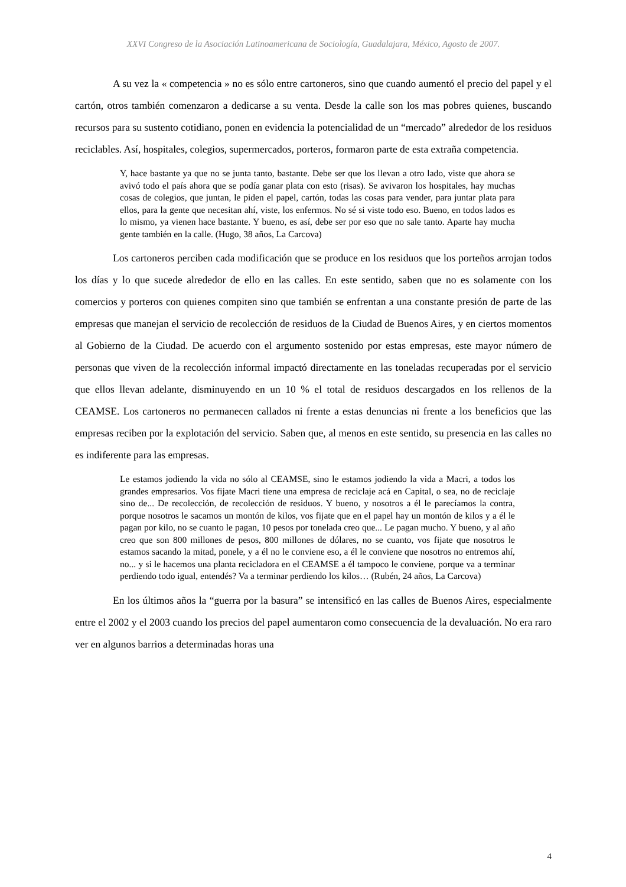XXVI Congreso de la Asociación Latinoamericana de Sociología, Guadalajara, México, Agosto de 2007.
A su vez la « competencia » no es sólo entre cartoneros, sino que cuando aumentó el precio del papel y el cartón, otros también comenzaron a dedicarse a su venta. Desde la calle son los mas pobres quienes, buscando recursos para su sustento cotidiano, ponen en evidencia la potencialidad de un “mercado” alrededor de los residuos reciclables. Así, hospitales, colegios, supermercados, porteros, formaron parte de esta extraña competencia.
Y, hace bastante ya que no se junta tanto, bastante. Debe ser que los llevan a otro lado, viste que ahora se avivó todo el país ahora que se podía ganar plata con esto (risas). Se avivaron los hospitales, hay muchas cosas de colegios, que juntan, le piden el papel, cartón, todas las cosas para vender, para juntar plata para ellos, para la gente que necesitan ahí, viste, los enfermos. No sé si viste todo eso. Bueno, en todos lados es lo mismo, ya vienen hace bastante. Y bueno, es así, debe ser por eso que no sale tanto. Aparte hay mucha gente también en la calle. (Hugo, 38 años, La Carcova)
Los cartoneros perciben cada modificación que se produce en los residuos que los porteños arrojan todos los días y lo que sucede alrededor de ello en las calles. En este sentido, saben que no es solamente con los comercios y porteros con quienes compiten sino que también se enfrentan a una constante presión de parte de las empresas que manejan el servicio de recolección de residuos de la Ciudad de Buenos Aires, y en ciertos momentos al Gobierno de la Ciudad. De acuerdo con el argumento sostenido por estas empresas, este mayor número de personas que viven de la recolección informal impactó directamente en las toneladas recuperadas por el servicio que ellos llevan adelante, disminuyendo en un 10 % el total de residuos descargados en los rellenos de la CEAMSE. Los cartoneros no permanecen callados ni frente a estas denuncias ni frente a los beneficios que las empresas reciben por la explotación del servicio. Saben que, al menos en este sentido, su presencia en las calles no es indiferente para las empresas.
Le estamos jodiendo la vida no sólo al CEAMSE, sino le estamos jodiendo la vida a Macri, a todos los grandes empresarios. Vos fijate Macri tiene una empresa de reciclaje acá en Capital, o sea, no de reciclaje sino de... De recolección, de recolección de residuos. Y bueno, y nosotros a él le parecíamos la contra, porque nosotros le sacamos un montón de kilos, vos fijate que en el papel hay un montón de kilos y a él le pagan por kilo, no se cuanto le pagan, 10 pesos por tonelada creo que... Le pagan mucho. Y bueno, y al año creo que son 800 millones de pesos, 800 millones de dólares, no se cuanto, vos fijate que nosotros le estamos sacando la mitad, ponele, y a él no le conviene eso, a él le conviene que nosotros no entremos ahí, no... y si le hacemos una planta recicladora en el CEAMSE a él tampoco le conviene, porque va a terminar perdiendo todo igual, entendés? Va a terminar perdiendo los kilos… (Rubén, 24 años, La Carcova)
En los últimos años la “guerra por la basura” se intensificó en las calles de Buenos Aires, especialmente entre el 2002 y el 2003 cuando los precios del papel aumentaron como consecuencia de la devaluación. No era raro ver en algunos barrios a determinadas horas una
4